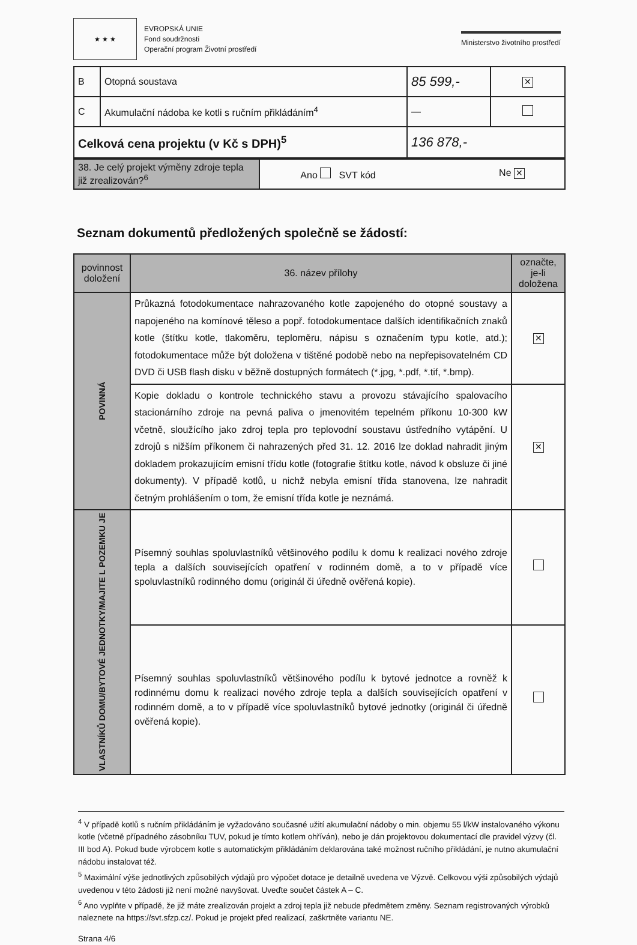★ ★ ★
EVROPSKÁ UNIE
Fond soudržnosti
Operační program Životní prostředí
Ministerstvo životního prostředí
| B | Otopná soustava | 85 599,- | ✕ |
| C | Akumulační nádoba ke kotli s ručním přikládáním<sup>4</sup> | — | |
| Celková cena projektu (v Kč s DPH)<sup>5</sup> | | 136 878,- | |
| 38. Je celý projekt výměny zdroje tepla již zrealizován?<sup>6</sup> | Ano SVT kód Ne ✕ |
Seznam dokumentů předložených společně se žádostí:
| povinnost doložení | 36. název přílohy | označte, je-li doložena |
| --- | --- | --- |
| POVINNÁ | Průkazná fotodokumentace nahrazovaného kotle zapojeného do otopné soustavy a napojeného na komínové těleso a popř. fotodokumentace dalších identifikačních znaků kotle (štítku kotle, tlakoměru, teploměru, nápisu s označením typu kotle, atd.); fotodokumentace může být doložena v tištěné podobě nebo na nepřepisovatelném CD DVD či USB flash disku v běžně dostupných formátech (*.jpg, *.pdf, *.tif, *.bmp). | ✕ |
| | Kopie dokladu o kontrole technického stavu a provozu stávajícího spalovacího stacionárního zdroje na pevná paliva o jmenovitém tepelném příkonu 10-300 kW včetně, sloužícího jako zdroj tepla pro teplovodní soustavu ústředního vytápění. U zdrojů s nižším příkonem či nahrazených před 31. 12. 2016 lze doklad nahradit jiným dokladem prokazujícím emisní třídu kotle (fotografie štítku kotle, návod k obsluze či jiné dokumenty). V případě kotlů, u nichž nebyla emisní třída stanovena, lze nahradit četným prohlášením o tom, že emisní třída kotle je neznámá. | ✕ |
| VLASTNÍKŮ DOMU/BYTOVÉ JEDNOTKY/MAJITE L POZEMKU JE | Písemný souhlas spoluvlastníků většinového podílu k domu k realizaci nového zdroje tepla a dalších souvisejících opatření v rodinném domě, a to v případě více spoluvlastníků rodinného domu (originál či úředně ověřená kopie). | |
| | Písemný souhlas spoluvlastníků většinového podílu k bytové jednotce a rovněž k rodinnému domu k realizaci nového zdroje tepla a dalších souvisejících opatření v rodinném domě, a to v případě více spoluvlastníků bytové jednotky (originál či úředně ověřená kopie). | |
<sup>4</sup> V případě kotlů s ručním přikládáním je vyžadováno současné užití akumulační nádoby o min. objemu 55 l/kW instalovaného výkonu kotle (včetně případného zásobníku TUV, pokud je tímto kotlem ohříván), nebo je dán projektovou dokumentací dle pravidel výzvy (čl. III bod A). Pokud bude výrobcem kotle s automatickým přikládáním deklarována také možnost ručního přikládání, je nutno akumulační nádobu instalovat též.
<sup>5</sup> Maximální výše jednotlivých způsobilých výdajů pro výpočet dotace je detailně uvedena ve Výzvě. Celkovou výši způsobilých výdajů uvedenou v této žádosti již není možné navyšovat. Uveďte součet částek A – C.
<sup>6</sup> Ano vyplňte v případě, že již máte zrealizován projekt a zdroj tepla již nebude předmětem změny. Seznam registrovaných výrobků naleznete na https://svt.sfzp.cz/. Pokud je projekt před realizací, zaškrtněte variantu NE.
Strana 4/6